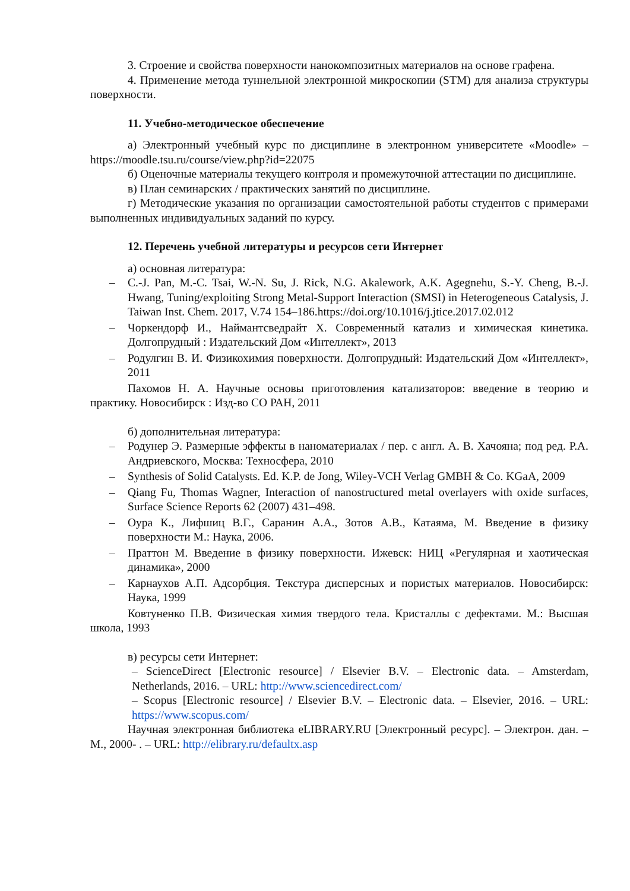3. Строение и свойства поверхности нанокомпозитных материалов на основе графена.
4. Применение метода туннельной электронной микроскопии (STM) для анализа структуры поверхности.
11. Учебно-методическое обеспечение
а) Электронный учебный курс по дисциплине в электронном университете «Moodle» – https://moodle.tsu.ru/course/view.php?id=22075
б) Оценочные материалы текущего контроля и промежуточной аттестации по дисциплине.
в) План семинарских / практических занятий по дисциплине.
г) Методические указания по организации самостоятельной работы студентов с примерами выполненных индивидуальных заданий по курсу.
12. Перечень учебной литературы и ресурсов сети Интернет
а) основная литература:
– C.-J. Pan, M.-C. Tsai, W.-N. Su, J. Rick, N.G. Akalework, A.K. Agegnehu, S.-Y. Cheng, B.-J. Hwang, Tuning/exploiting Strong Metal-Support Interaction (SMSI) in Heterogeneous Catalysis, J. Taiwan Inst. Chem. 2017, V.74 154–186.https://doi.org/10.1016/j.jtice.2017.02.012
– Чоркендорф И., Наймантсведрайт Х. Современный катализ и химическая кинетика. Долгопрудный : Издательский Дом «Интеллект», 2013
– Родулгин В. И. Физикохимия поверхности. Долгопрудный: Издательский Дом «Интеллект», 2011
Пахомов Н. А. Научные основы приготовления катализаторов: введение в теорию и практику. Новосибирск : Изд-во СО РАН, 2011
б) дополнительная литература:
– Родунер Э. Размерные эффекты в наноматериалах / пер. с англ. А. В. Хачояна; под ред. Р.А. Андриевского, Москва: Техносфера, 2010
– Synthesis of Solid Catalysts. Ed. K.P. de Jong, Wiley-VCH Verlag GMBH & Co. KGaA, 2009
– Qiang Fu, Thomas Wagner, Interaction of nanostructured metal overlayers with oxide surfaces, Surface Science Reports 62 (2007) 431–498.
– Оура К., Лифшиц В.Г., Саранин А.А., Зотов А.В., Катаяма, М. Введение в физику поверхности М.: Наука, 2006.
– Праттон М. Введение в физику поверхности. Ижевск: НИЦ «Регулярная и хаотическая динамика», 2000
– Карнаухов А.П. Адсорбция. Текстура дисперсных и пористых материалов. Новосибирск: Наука, 1999
Ковтуненко П.В. Физическая химия твердого тела. Кристаллы с дефектами. М.: Высшая школа, 1993
в) ресурсы сети Интернет:
– ScienceDirect [Electronic resource] / Elsevier B.V. – Electronic data. – Amsterdam, Netherlands, 2016. – URL: http://www.sciencedirect.com/
– Scopus [Electronic resource] / Elsevier B.V. – Electronic data. – Elsevier, 2016. – URL: https://www.scopus.com/
Научная электронная библиотека eLIBRARY.RU [Электронный ресурс]. – Электрон. дан. – М., 2000- . – URL: http://elibrary.ru/defaultx.asp